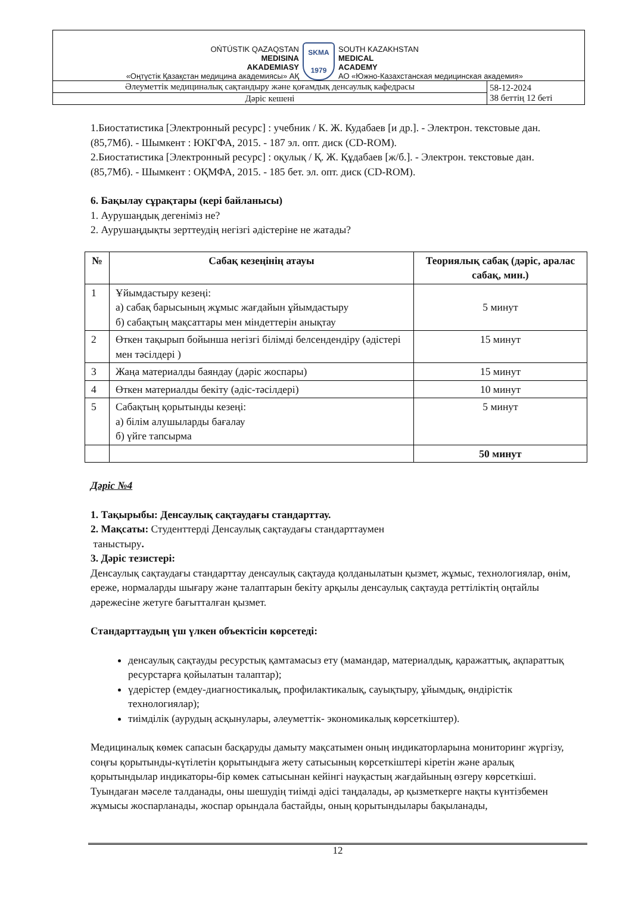OŃTÚSTIK QAZAQSTAN
MEDISINA
AKADEMIASY
«Оңтүстік Қазақстан медицина академиясы» АҚ
SKMA
1979
SOUTH KAZAKHSTAN
MEDICAL
ACADEMY
АО «Южно-Казахстанская медицинская академия»
| Әлеуметтік медициналық сақтандыру және қоғамдық денсаулық кафедрасы | 58-12-2024 38 беттің 12 беті |
| Дәріс кешені | |
1.Биостатистика [Электронный ресурс] : учебник / К. Ж. Кудабаев [и др.]. - Электрон. текстовые дан. (85,7Мб). - Шымкент : ЮКГФА, 2015. - 187 эл. опт. диск (CD-ROM).
2.Биостатистика [Электронный ресурс] : оқулық / Қ. Ж. Құдабаев [ж/б.]. - Электрон. текстовые дан. (85,7Мб). - Шымкент : ОҚМФА, 2015. - 185 бет. эл. опт. диск (CD-ROM).
6. Бақылау сұрақтары (кері байланысы)
1. Аурушаңдық дегеніміз не?
2. Аурушаңдықты зерттеудің негізгі әдістеріне не жатады?
| № | Сабақ кезеңінің атауы | Теориялық сабақ (дәріс, аралас сабақ, мин.) |
| --- | --- | --- |
| 1 | Ұйымдастыру кезеңі: а) сабақ барысының жұмыс жағдайын ұйымдастыру б) сабақтың мақсаттары мен міндеттерін анықтау | 5 минут |
| 2 | Өткен тақырып бойынша негізгі білімді белсендендіру (әдістері мен тәсілдері ) | 15 минут |
| 3 | Жаңа материалды баяндау (дәріс жоспары) | 15 минут |
| 4 | Өткен материалды бекіту (әдіс-тәсілдері) | 10 минут |
| 5 | Сабақтың қорытынды кезеңі: а) білім алушыларды бағалау б) үйге тапсырма | 5 минут |
| | | 50 минут |
Дәріс №4
1. Тақырыбы: Денсаулық сақтаудағы стандарттау.
2. Мақсаты: Студенттерді Денсаулық сақтаудағы стандарттаумен
таныстыру.
3. Дәріс тезистері:
Денсаулық сақтаудағы стандарттау денсаулық сақтауда қолданылатын қызмет, жұмыс, технологиялар, өнім, ереже, нормаларды шығару және талаптарын бекіту арқылы денсаулық сақтауда реттіліктің оңтайлы дәрежесіне жетуге бағытталған қызмет.
Стандарттаудың үш үлкен объектісін көрсетеді:
денсаулық сақтауды ресурстық қамтамасыз ету (мамандар, материалдық, қаражаттық, ақпараттық ресурстарға қойылатын талаптар);
үдерістер (емдеу-диагностикалық, профилактикалық, сауықтыру, ұйымдық, өндірістік технологиялар);
тиімділік (аурудың асқынулары, әлеуметтік- экономикалық көрсеткіштер).
Медициналық көмек сапасын басқаруды дамыту мақсатымен оның индикаторларына мониторинг жүргізу, соңғы қорытынды-күтілетін қорытындыға жету сатысының көрсеткіштері кіретін және аралық қорытындылар индикаторы-бір көмек сатысынан кейінгі науқастың жағдайының өзгеру көрсеткіші. Туындаған мәселе талданады, оны шешудің тиімді әдісі таңдалады, әр қызметкерге нақты күнтізбемен жұмысы жоспарланады, жоспар орындала бастайды, оның қорытындылары бақыланады,
12